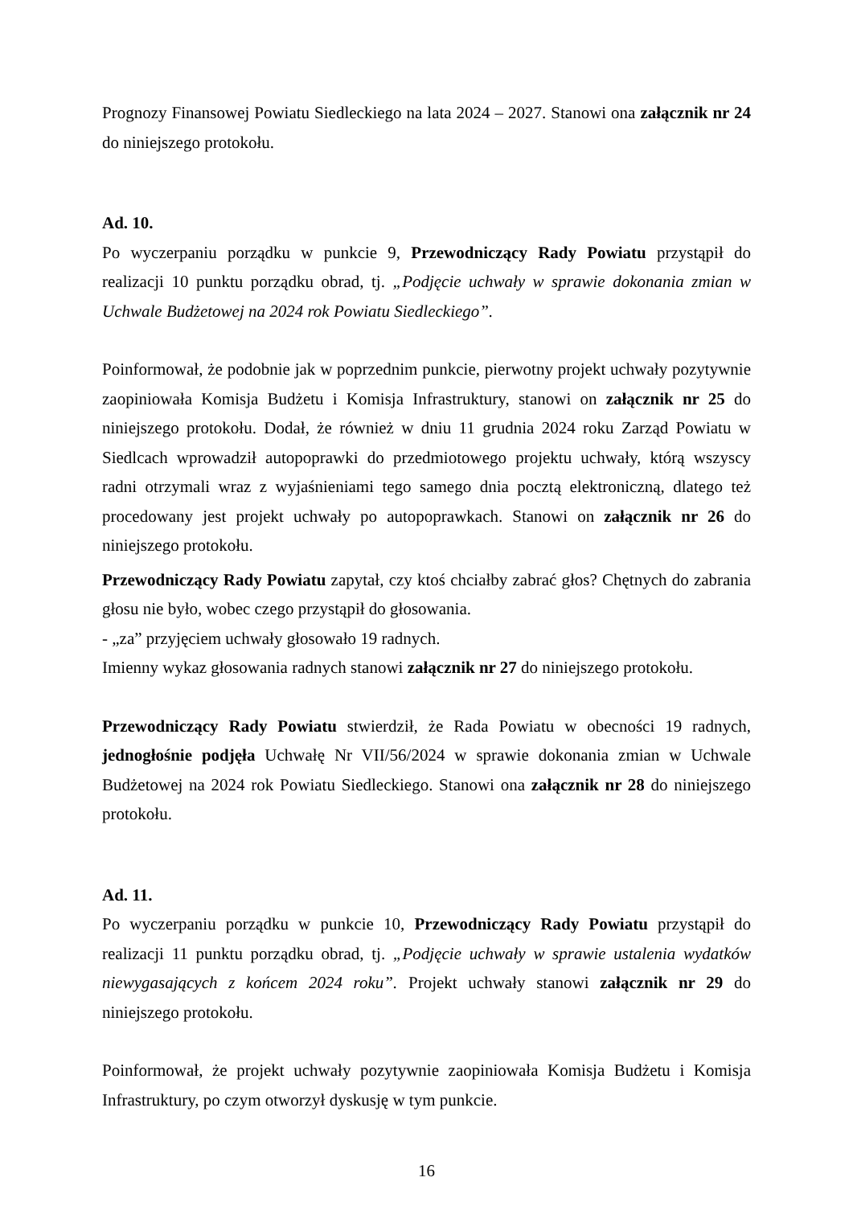Prognozy Finansowej Powiatu Siedleckiego na lata 2024 – 2027. Stanowi ona załącznik nr 24 do niniejszego protokołu.
Ad. 10.
Po wyczerpaniu porządku w punkcie 9, Przewodniczący Rady Powiatu przystąpił do realizacji 10 punktu porządku obrad, tj. „Podjęcie uchwały w sprawie dokonania zmian w Uchwale Budżetowej na 2024 rok Powiatu Siedleckiego”.
Poinformował, że podobnie jak w poprzednim punkcie, pierwotny projekt uchwały pozytywnie zaopiniowała Komisja Budżetu i Komisja Infrastruktury, stanowi on załącznik nr 25 do niniejszego protokołu. Dodał, że również w dniu 11 grudnia 2024 roku Zarząd Powiatu w Siedlcach wprowadził autopoprawki do przedmiotowego projektu uchwały, którą wszyscy radni otrzymali wraz z wyjaśnieniami tego samego dnia pocztą elektroniczną, dlatego też procedowany jest projekt uchwały po autopoprawkach. Stanowi on załącznik nr 26 do niniejszego protokołu.
Przewodniczący Rady Powiatu zapytał, czy ktoś chciałby zabrać głos? Chętnych do zabrania głosu nie było, wobec czego przystąpił do głosowania.
- „za” przyjęciem uchwały głosowało 19 radnych.
Imienny wykaz głosowania radnych stanowi załącznik nr 27 do niniejszego protokołu.
Przewodniczący Rady Powiatu stwierdził, że Rada Powiatu w obecności 19 radnych, jednogłośnie podjęła Uchwałę Nr VII/56/2024 w sprawie dokonania zmian w Uchwale Budżetowej na 2024 rok Powiatu Siedleckiego. Stanowi ona załącznik nr 28 do niniejszego protokołu.
Ad. 11.
Po wyczerpaniu porządku w punkcie 10, Przewodniczący Rady Powiatu przystąpił do realizacji 11 punktu porządku obrad, tj. „Podjęcie uchwały w sprawie ustalenia wydatków niewygasających z końcem 2024 roku”. Projekt uchwały stanowi załącznik nr 29 do niniejszego protokołu.
Poinformował, że projekt uchwały pozytywnie zaopiniowała Komisja Budżetu i Komisja Infrastruktury, po czym otworzył dyskusję w tym punkcie.
16